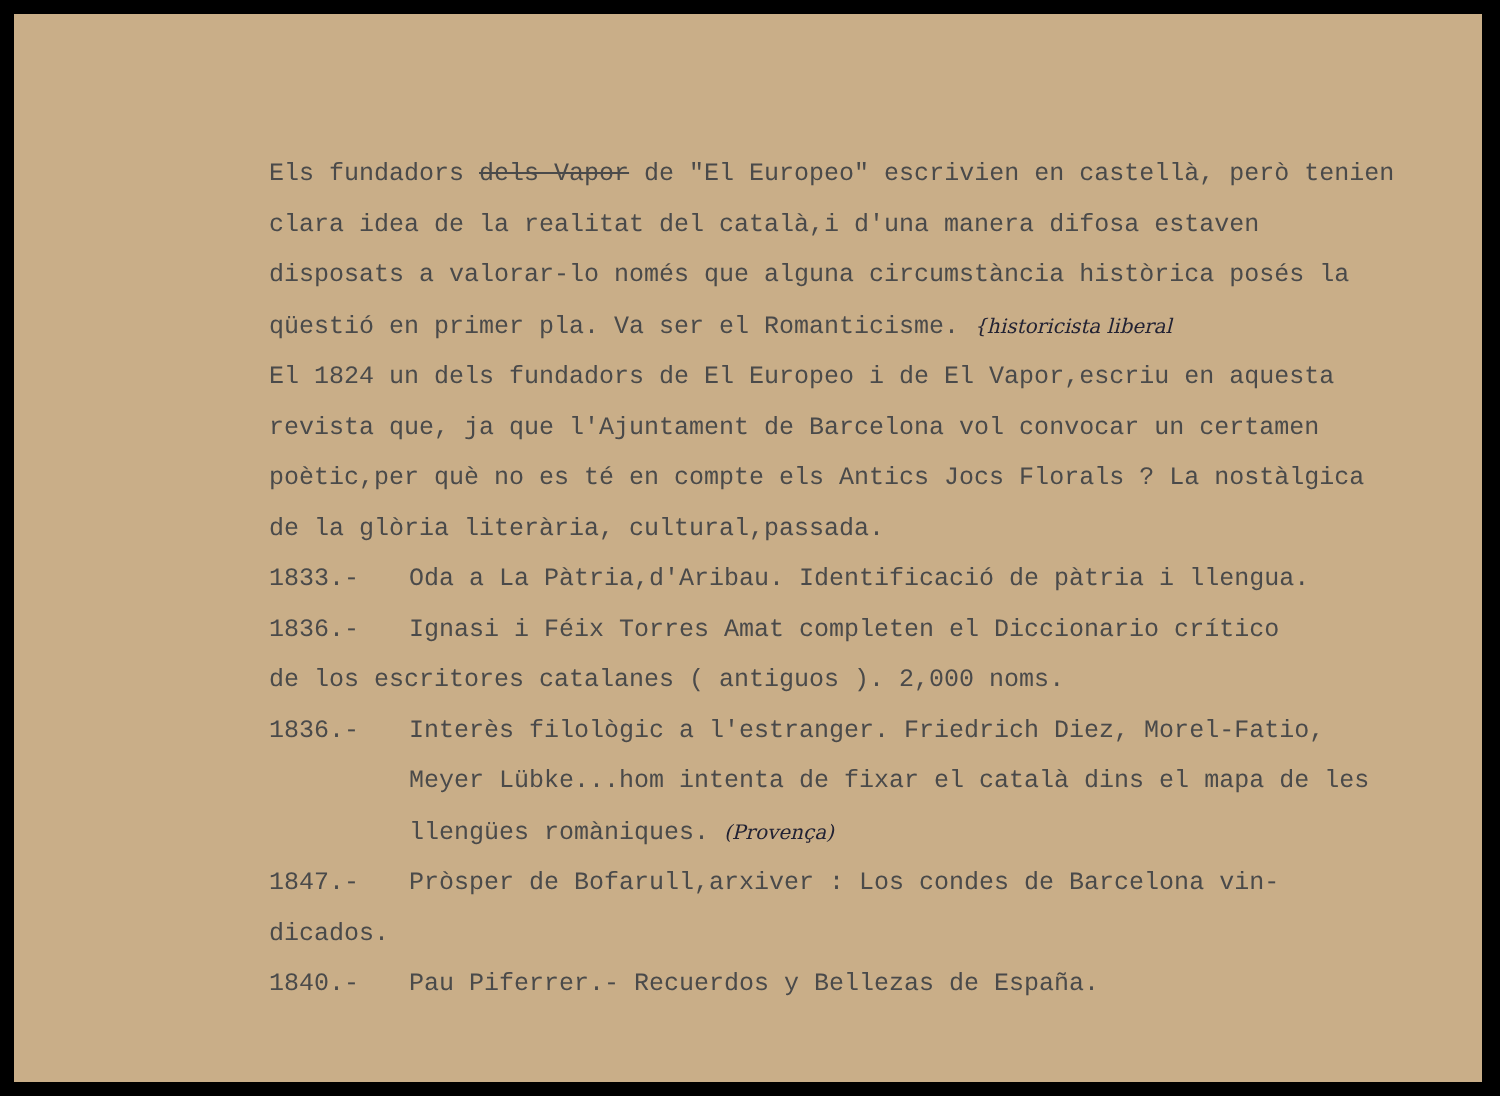Els fundadors dels Vapor de "El Europeo" escrivien en castellà, però tenien clara idea de la realitat del català,i d'una manera difosa estaven disposats a valorar-lo només que alguna circumstància històrica posés la qüestió en primer pla. Va ser el Romanticisme. {historicista liberal
El 1824 un dels fundadors de El Europeo i de El Vapor,escriu en aquesta revista que, ja que l'Ajuntament de Barcelona vol convocar un certamen poètic,per què no es té en compte els Antics Jocs Florals ? La nostàlgica de la glòria literària, cultural,passada.
1833.- Oda a La Pàtria,d'Aribau. Identificació de pàtria i llengua.
1836.- Ignasi i Féix Torres Amat completen el Diccionario crítico
de los escritores catalanes ( antiguos ). 2,000 noms.
1836.- Interès filològic a l'estranger. Friedrich Diez, Morel-Fatio, Meyer Lübke...hom intenta de fixar el català dins el mapa de les llengües romàniques. (Provença)
1847.- Pròsper de Bofarull,arxiver : Los condes de Barcelona vin-
dicados.
1840.- Pau Piferrer.- Recuerdos y Bellezas de España.